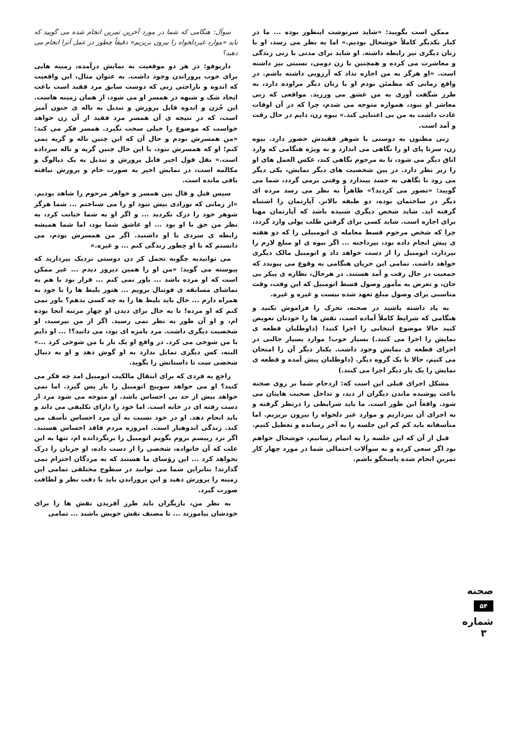ممکن است بگویید: «شاید سرنوشت اینطور بوده ... ما در کنار یکدیگر کاملاً خوشحال بودیم.» اما به نظر می رسد، او با زنان دیگری نیز رابطه داشته. او شاید برای مدتی با زنی زندگی و معاشرت می کرده و همچنین با زن دومی، نسبتی نیز داشته است. «او هرگز به من اجازه نداد که آرزویی داشته باشم. در واقع زمانی که مطمئن بودم او با زنان دیگر مراوده دارد، به طرز شگفت آوری به من عشق می ورزید. مواقعی که زنی معاشر او نبود، همواره متوجه می شدم، چرا که در آن اوقات عادت داشت به من بی اعتنایی کند.» بیوه زن، دایم در حال رفت و آمد است.
زنی مظنون به دوستی با شوهر فقیدش حضور دارد. بیوه زن، سرتا پای او را نگاهی می اندازد و به ویژه هنگامی که وارد اتاق دیگر می شود، تا به مرحوم نگاهی کند، عکس العمل های او را زیر نظر دارد. در بین شخصیت های دیگر نمایش، یکی دیگر می رود تا نگاهی به جسد بیندازد و وقتی برمی گردد، شما می گویید: «تصور می کردید؟» ظاهراً به نظر می رسد مرده ای دیگر در ساختمان بوده، دو طبقه بالاتر. آپارتمان را اشتباه گرفته اید. شاید شخص دیگری شنیده باشد که آپارتمان مهیا برای اجاره است. شاید کسی برای گرفتن طلب پولی وارد گردد، چرا که شخص مرحوم قسط معامله ی اتومبیلی را که دو هفته ی پیش انجام داده بود، نپرداخته ... اگر بیوه ی او مبلغ لازم را نپردازد، اتومبیل را از دست خواهد داد و اتومبیل مالک دیگری خواهد داشت. تمامی این جریان هنگامی به وقوع می پیوندد که جمعیت در حال رفت و آمد هستند. در هرحال، نظاره ی پیکر بی جان، و تعرض به مأمور وصول قسط اتومبیل که این وقت، وقت مناسبی برای وصول مبلغ تعهد شده نیست و غیره و غیره.
به یاد داشته باشید در صحنه، تحرک را فراموش نکنید و هنگامی که شرایط کاملاً آماده است، نقش ها را خودتان تعویض کنید حالا موضوع انتخابی را اجرا کنید! (داوطلبان قطعه ی نمایش را اجرا می کنند.) بسیار خوب! موارد بسیار جالبی در اجرای قطعه ی نمایش وجود داشت. یکبار دیگر آن را امتحان می کنیم، حالا با یک گروه دیگر. (داوطلبان پیش آمده و قطعه ی نمایش را یک بار دیگر اجرا می کنند.)
مشکل اجرای قبلی این است که: ازدحام شما بر روی صحنه باعث پوشیده ماندن دیگران از دید، و تداخل صحبت هایتان می شود. واقعاً این طور است. ما باید شرایطی را درنظر گرفته و به اجرای آن بپردازیم و موارد غیر دلخواه را بیرون بریزیم. اما متأسفانه باید کم کم این جلسه را به آخر رسانده و تعطیل کنیم.
قبل از آن که این جلسه را به اتمام رسانیم، خوشحال خواهم بود اگر سعی کرده و به سوآلات احتمالی شما در مورد چهار کار تمرینِ انجام شده پاسخگو باشم.
سوآل: هنگامی که شما در مورد آخرین تمرین انجام شده می گویید که باید «موارد غیردلخواه را بیرون بریزیم» دقیقاً چطور در عمل آنرا انجام می دهید؟
داریوفو: در هر دو موقعیت به نمایش درآمده، زمینه هایی برای خوب پروراندن وجود داشت. به عنوان مثال، این واقعیت که اندوه و ناراحتی زنی که دوست سابق مرد فقید است باعث ایجاد شک و شبهه در همسر او می شود، از همان زمینه هاست. این حُزن و اندوه قابل پرورش و تبدیل به ناله ی جنون آمیز است، که در نتیجه ی آن همسر مرد فقید از آن زن خواهد خواست که موضوع را خیلی سخت نگیرد. همسر فکر می کند: «من همسرش بودم و حال آن که این چنین ناله و گریه نمی کنم؛ او که همسرش نبود، با این حال چنین گریه و ناله سرداده است.» نقل قول اخیر قابل پرورش و تبدیل به یک دیالوگ و مکالمه است، در نمایش اخیر به صورت خام و پرورش نیافته باقی مانده است.
سپس قیل و قال بین همسر و خواهر مرحوم را شاهد بودیم. «از زمانی که نوزادی بیش نبود او را می شناختم ... شما هرگز شوهر خود را درک نکردید ... و اگر او به شما خیانت کرد، به نظر من حق با او بود ... او عاشق شما بود، اما شما همیشه رابطه ی سردی با او داشتید. اگر من همسرش بودم، می دانستم که با او چطور زندگی کنم ... و غیره.»
می توانیدبه چگونه تحمل کر دن دوستی نزدیک بپردازید که پیوسته می گوید: «من او را همین دیروز دیدم ... غیر ممکن است که او مرده باشد ... باور نمی کنم ... قرار بود با هم به تماشای مسابقه ی فوتبال برویم ... هنوز بلیط ها را با خود به همراه دارم ... حال باید بلیط ها را به چه کسی بدهم؟ باور نمی کنم که او مرده! تا به حال برای دیدن او چهار مرتبه آنجا بوده ام، و او آن طور به نظر نمی رسید. اگر از من بپرسید، او شخصیت دیگری داشت. مرد بامزه ای بود، می دانید؟! ... او دایم با من شوخی می کرد. در واقع او یک بار با من شوخی کرد ...» البته، کس دیگری تمایل ندارد به او گوش دهد و او به دنبال شخصی ست تا داستانش را بگوید.
راجع به فردی که برای انتقال مالکیت اتومبیل امد چه فکر می کنید؟ او می خواهد سوییچ اتومبیل را باز پس گیرد. اما نمی خواهد بیش از حد بی احساس باشد. او متوجه می شود مرد از دست رفته ای در خانه است. اما خود را دارای تکلیفی می داند و باید انجام دهد. او در خود نسبت به آن مرد احساس تأسف می کند. زندگی اندوهبار است. امروزه مردم فاقد احساس هستند. اگر نزد رییسم بروم بگویم اتومبیل را برنگردانده ام، تنها به این علت که آن خانواده، شخصی را از دست داده، او جریان را درک نخواهد کرد ... این رؤسای ما هستند که به مردگان احترام نمی گذارند! بنابراین شما می توانید در سطوح مختلفی تمامی این زمینه را پرورش دهید و این پروراندن باید با دقت نظر و لطافت صورت گیرد.
به نظر من، بازیگران باید طرز آفریدن نقش ها را برای خودشان بیاموزند ... تا مصنف نقش خویش باشند ... تمامی
صحنه
۵۴
شماره ۳